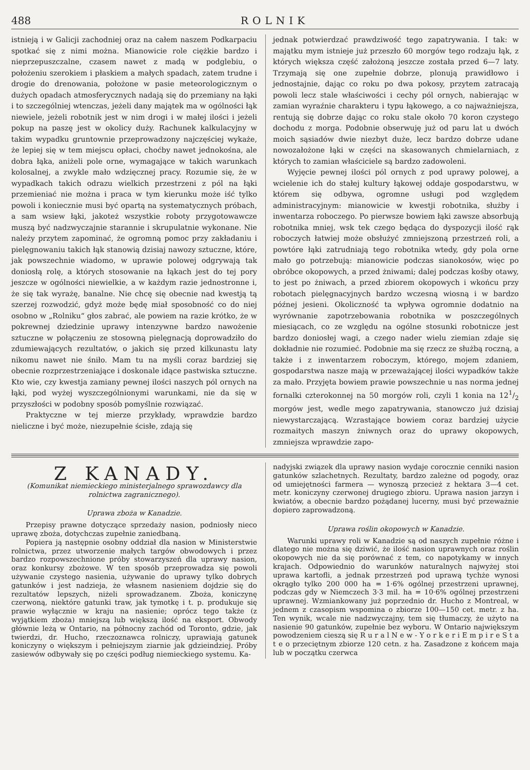488 ROLNIK
istnieją i w Galicji zachodniej oraz na całem naszem Podkarpaciu spotkać się z nimi można. Mianowicie role ciężkie bardzo i nieprzepuszczalne, czasem nawet z madą w podglebiu, o położeniu szerokiem i płaskiem a małych spadach, zatem trudne i drogie do drenowania, położone w pasie meteorologicznym o dużych opadach atmosferycznych nadają się do przemiany na łąki i to szczególniej wtenczas, jeżeli dany majątek ma w ogólności łąk niewiele, jeżeli robotnik jest w nim drogi i w małej ilości i jeżeli pokup na paszę jest w okolicy duży. Rachunek kalkulacyjny w takim wypadku gruntownie przeprowadzony najczęściej wykaże, że lepiej się w tem miejscu opłaci, choćby nawet jednokośna, ale dobra łąka, aniżeli pole orne, wymagające w takich warunkach kolosalnej, a zwykle mało wdzięcznej pracy. Rozumie się, że w wypadkach takich odrazu wielkich przestrzeni z pól na łąki przemieniać nie można i praca w tym kierunku może iść tylko powoli i koniecznie musi być opartą na systematycznych próbach, a sam wsiew łąki, jakoteż wszystkie roboty przygotowawcze muszą być nadzwyczajnie starannie i skrupulatnie wykonane. Nie należy przytem zapominać, że ogromną pomoc przy zakładaniu i pielęgnowaniu takich łąk stanowią dzisiaj nawozy sztuczne, które, jak powszechnie wiadomo, w uprawie polowej odgrywają tak doniosłą rolę, a których stosowanie na łąkach jest do tej pory jeszcze w ogólności niewielkie, a w każdym razie jednostronne i, że się tak wyrażę, banalne. Nie chcę się obecnie nad kwestją tą szerzej rozwodzić, gdyż może będę miał sposobność co do niej osobno w „Rolniku“ głos zabrać, ale powiem na razie krótko, że w pokrewnej dziedzinie uprawy intenzywne bardzo nawożenie sztuczne w połączeniu ze stosowną pielęgnacją doprowadziło do zdumiewających rezultatów, o jakich się przed kilkunastu laty nikomu nawet nie śniło. Mam tu na myśli coraz bardziej się obecnie rozprzestrzeniające i doskonale idące pastwiska sztuczne. Kto wie, czy kwestja zamiany pewnej ilości naszych pól ornych na łąki, pod wyżej wyszczególnionymi warunkami, nie da się w przyszłości w podobny sposób pomyślnie rozwiązać.
Praktyczne w tej mierze przykłady, wprawdzie bardzo nieliczne i być może, niezupełnie ścisłe, zdają się
jednak potwierdzać prawdziwość tego zapatrywania. I tak: w majątku mym istnieje już przeszło 60 morgów tego rodzaju łąk, z których większa część założoną jeszcze została przed 6—7 laty. Trzymają się one zupełnie dobrze, plonują prawidłowo i jednostajnie, dając co roku po dwa pokosy, przytem zatracają powoli lecz stale właściwości i cechy pól ornych, nabierając w zamian wyraźnie charakteru i typu łąkowego, a co najważniejsza, rentują się dobrze dając co roku stale około 70 koron czystego dochodu z morga. Podobnie obserwuję już od paru lat u dwóch moich sąsiadów dwie niezbyt duże, lecz bardzo dobrze udane nowozałożone łąki w części na skasowanych chmielarniach, z których to zamian właściciele są bardzo zadowoleni.
Wyjęcie pewnej ilości pól ornych z pod uprawy polowej, a wcielenie ich do stałej kultury łąkowej oddaje gospodarstwu, w którem się odbywa, ogromne usługi pod względem administracyjnym: mianowicie w kwestji robotnika, służby i inwentarza roboczego. Po pierwsze bowiem łąki zawsze absorbują robotnika mniej, wsk tek czego będąca do dyspozycji ilość rąk roboczych łatwiej może obsłużyć zmniejszoną przestrzeń roli, a powtóre łąki zatrudniają tego robotnika wtedy, gdy pola orne mało go potrzebują: mianowicie podczas sianokosów, więc po obróbce okopowych, a przed żniwami; dalej podczas kośby otawy, to jest po żniwach, a przed zbiorem okopowych i wkońcu przy robotach pielęgnacyjnych bardzo wczesną wiosną i w bardzo późnej jesieni. Okoliczność ta wpływa ogromnie dodatnio na wyrównanie zapotrzebowania robotnika w poszczególnych miesiącach, co ze względu na ogólne stosunki robotnicze jest bardzo doniosłej wagi, a czego nader wielu ziemian zdaje się dokładnie nie rozumieć. Podobnie ma się rzecz ze służbą roczną, a także i z inwentarzem roboczym, którego, mojem zdaniem, gospodarstwa nasze mają w przeważającej ilości wypadków także za mało. Przyjęta bowiem prawie powszechnie u nas norma jednej fornalki czterokonnej na 50 morgów roli, czyli 1 konia na 121/2 morgów jest, wedle mego zapatrywania, stanowczo już dzisiaj niewystarczającą. Wzrastające bowiem coraz bardziej użycie rozmaitych maszyn żniwnych oraz do uprawy okopowych, zmniejsza wprawdzie zapo-
Z KANADY.
(Komunikat niemieckiego ministerjalnego sprawozdawcy dla rolnictwa zagranicznego).
Uprawa zboża w Kanadzie.
Przepisy prawne dotyczące sprzedaży nasion, podniosły nieco uprawę zboża, dotychczas zupełnie zaniedbaną.
Popiera ją następnie osobny oddział dla nasion w Ministerstwie rolnictwa, przez utworzenie małych targów obwodowych i przez bardzo rozpowszechnione próby stowarzyszeń dla uprawy nasion, oraz konkursy zbożowe. W ten sposób przeprowadza się powoli używanie czystego nasienia, używanie do uprawy tylko dobrych gatunków i jest nadzieja, że własnem nasieniem dojdzie się do rezultatów lepszych, niżeli sprowadzanem. Zboża, koniczynę czerwoną, niektóre gatunki traw, jak tymotkę i t. p. produkuje się prawie wyłącznie w kraju na nasienie; oprócz tego także (z wyjątkiem zboża) mniejszą lub większą ilość na eksport. Obwody głównie leżą w Ontario, na północny zachód od Toronto, gdzie, jak twierdzi, dr. Hucho, rzeczoznawca rolniczy, uprawiają gatunek koniczyny o większym i pełniejszym ziarnie jak gdzieindziej. Próby zasiewów odbywały się po części podług niemieckiego systemu. Ka-
nadyjski związek dla uprawy nasion wydaje corocznie cenniki nasion gatunków szlachetnych. Rezultaty, bardzo zależne od pogody, oraz od umiejętności farmera — wynoszą przecież z hektara 3—4 cet. metr. koniczyny czerwonej drugiego zbioru. Uprawa nasion jarzyn i kwiatów, a obecnie bardzo pożądanej lucerny, musi być przeważnie dopiero zaprowadzoną.
Uprawa roślin okopowych w Kanadzie.
Warunki uprawy roli w Kanadzie są od naszych zupełnie różne i dlatego nie można się dziwić, że ilość nasion uprawnych oraz roślin okopowych nie da się porównać z tem, co napotykamy w innych krajach. Odpowiednio do warunków naturalnych najwyżej stoi uprawa kartofli, a jednak przestrzeń pod uprawą tychże wynosi okrągło tylko 200 000 ha = 1·6% ogólnej przestrzeni uprawnej, podczas gdy w Niemczech 3·3 mil. ha = 10·6% ogólnej przestrzeni uprawnej. Wzmiankowany już poprzednio dr. Hucho z Montreal, w jednem z czasopism wspomina o zbiorze 100—150 cet. metr. z ha. Ten wynik, wcale nie nadzwyczajny, tem się tłumaczy, że użyto na nasienie 90 gatunków, zupełnie bez wyboru. W Ontario największym powodzeniem cieszą się R u r a l N e w - Y o r k e r i E m p i r e S t a t e o przeciętnym zbiorze 120 cetn. z ha. Zasadzone z końcem maja lub w początku czerwca